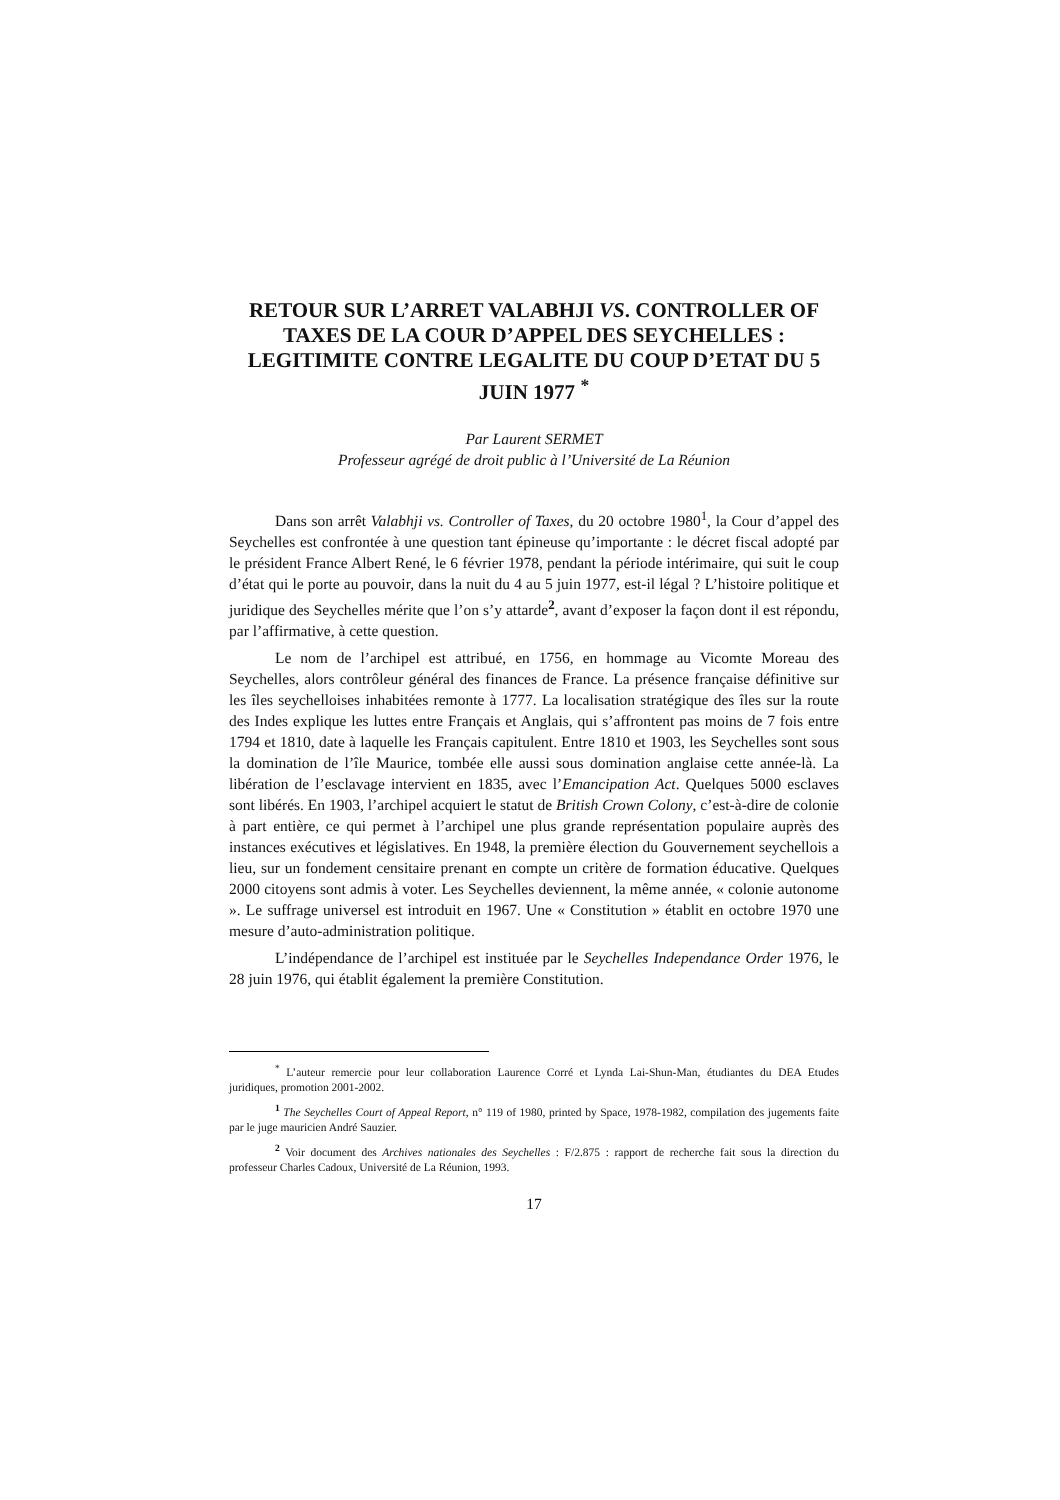RETOUR SUR L’ARRET VALABHJI VS. CONTROLLER OF TAXES DE LA COUR D’APPEL DES SEYCHELLES : LEGITIMITE CONTRE LEGALITE DU COUP D’ETAT DU 5 JUIN 1977 <sup>*</sup>
Par Laurent SERMET
Professeur agrégé de droit public à l’Université de La Réunion
Dans son arrêt Valabhji vs. Controller of Taxes, du 20 octobre 1980<sup>1</sup>, la Cour d’appel des Seychelles est confrontée à une question tant épineuse qu’importante : le décret fiscal adopté par le président France Albert René, le 6 février 1978, pendant la période intérimaire, qui suit le coup d’état qui le porte au pouvoir, dans la nuit du 4 au 5 juin 1977, est-il légal ? L’histoire politique et juridique des Seychelles mérite que l’on s’y attarde<sup>2</sup>, avant d’exposer la façon dont il est répondu, par l’affirmative, à cette question.
Le nom de l’archipel est attribué, en 1756, en hommage au Vicomte Moreau des Seychelles, alors contrôleur général des finances de France. La présence française définitive sur les îles seychelloises inhabitées remonte à 1777. La localisation stratégique des îles sur la route des Indes explique les luttes entre Français et Anglais, qui s’affrontent pas moins de 7 fois entre 1794 et 1810, date à laquelle les Français capitulent. Entre 1810 et 1903, les Seychelles sont sous la domination de l’île Maurice, tombée elle aussi sous domination anglaise cette année-là. La libération de l’esclavage intervient en 1835, avec l’Emancipation Act. Quelques 5000 esclaves sont libérés. En 1903, l’archipel acquiert le statut de British Crown Colony, c’est-à-dire de colonie à part entière, ce qui permet à l’archipel une plus grande représentation populaire auprès des instances exécutives et législatives. En 1948, la première élection du Gouvernement seychellois a lieu, sur un fondement censitaire prenant en compte un critère de formation éducative. Quelques 2000 citoyens sont admis à voter. Les Seychelles deviennent, la même année, « colonie autonome ». Le suffrage universel est introduit en 1967. Une « Constitution » établit en octobre 1970 une mesure d’auto-administration politique.
L’indépendance de l’archipel est instituée par le Seychelles Independance Order 1976, le 28 juin 1976, qui établit également la première Constitution.
<sup>*</sup> L’auteur remercie pour leur collaboration Laurence Corré et Lynda Lai-Shun-Man, étudiantes du DEA Etudes juridiques, promotion 2001-2002.
<sup>1</sup> The Seychelles Court of Appeal Report, n° 119 of 1980, printed by Space, 1978-1982, compilation des jugements faite par le juge mauricien André Sauzier.
<sup>2</sup> Voir document des Archives nationales des Seychelles : F/2.875 : rapport de recherche fait sous la direction du professeur Charles Cadoux, Université de La Réunion, 1993.
17